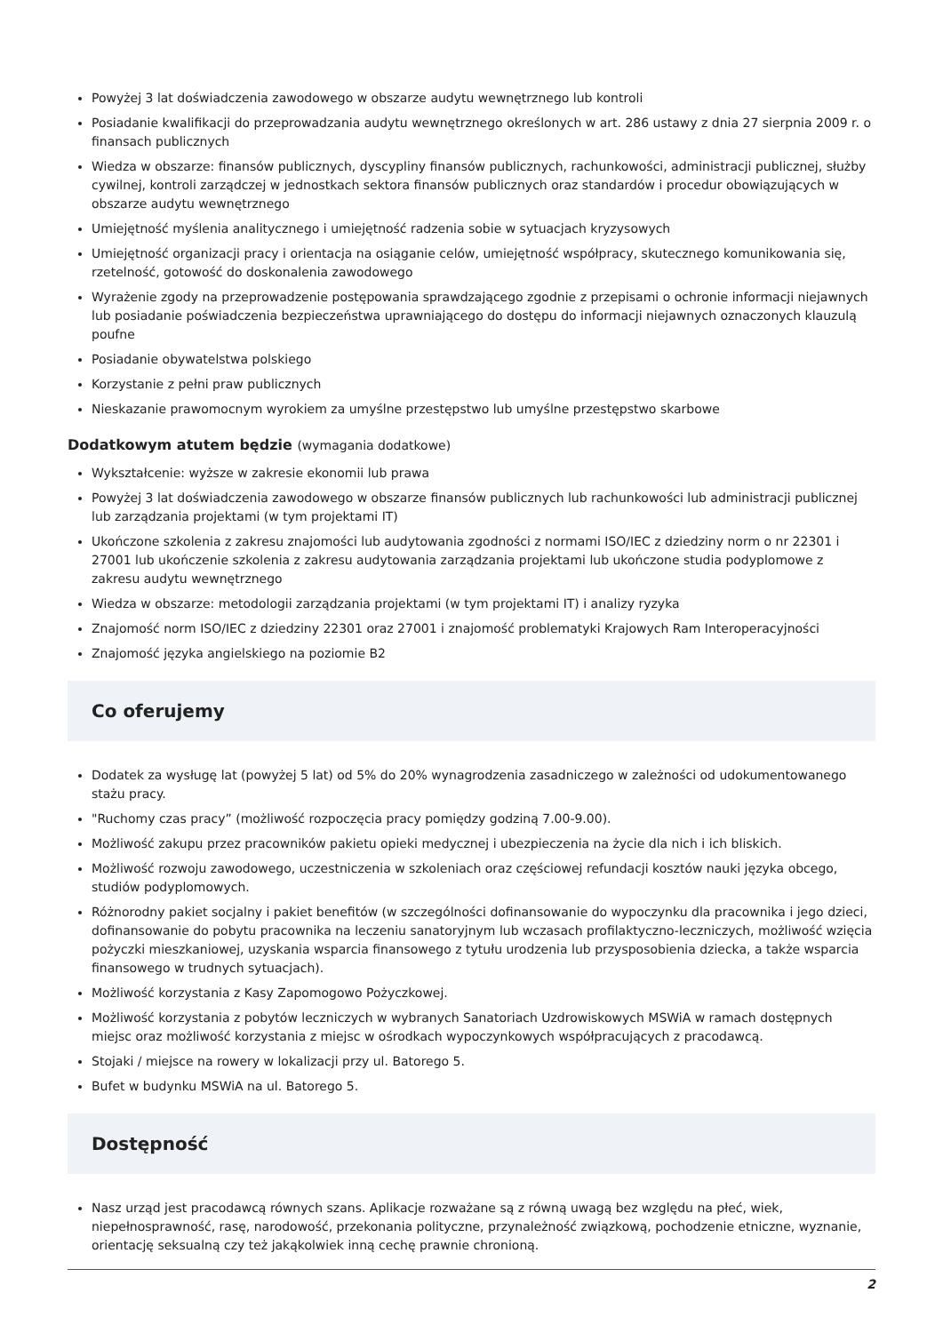Powyżej 3 lat doświadczenia zawodowego w obszarze audytu wewnętrznego lub kontroli
Posiadanie kwalifikacji do przeprowadzania audytu wewnętrznego określonych w art. 286 ustawy z dnia 27 sierpnia 2009 r. o finansach publicznych
Wiedza w obszarze: finansów publicznych, dyscypliny finansów publicznych, rachunkowości, administracji publicznej, służby cywilnej, kontroli zarządczej w jednostkach sektora finansów publicznych oraz standardów i procedur obowiązujących w obszarze audytu wewnętrznego
Umiejętność myślenia analitycznego i umiejętność radzenia sobie w sytuacjach kryzysowych
Umiejętność organizacji pracy i orientacja na osiąganie celów, umiejętność współpracy, skutecznego komunikowania się, rzetelność, gotowość do doskonalenia zawodowego
Wyrażenie zgody na przeprowadzenie postępowania sprawdzającego zgodnie z przepisami o ochronie informacji niejawnych lub posiadanie poświadczenia bezpieczeństwa uprawniającego do dostępu do informacji niejawnych oznaczonych klauzulą poufne
Posiadanie obywatelstwa polskiego
Korzystanie z pełni praw publicznych
Nieskazanie prawomocnym wyrokiem za umyślne przestępstwo lub umyślne przestępstwo skarbowe
Dodatkowym atutem będzie (wymagania dodatkowe)
Wykształcenie: wyższe w zakresie ekonomii lub prawa
Powyżej 3 lat doświadczenia zawodowego w obszarze finansów publicznych lub rachunkowości lub administracji publicznej lub zarządzania projektami (w tym projektami IT)
Ukończone szkolenia z zakresu znajomości lub audytowania zgodności z normami ISO/IEC z dziedziny norm o nr 22301 i 27001 lub ukończenie szkolenia z zakresu audytowania zarządzania projektami lub ukończone studia podyplomowe z zakresu audytu wewnętrznego
Wiedza w obszarze: metodologii zarządzania projektami (w tym projektami IT) i analizy ryzyka
Znajomość norm ISO/IEC z dziedziny 22301 oraz 27001 i znajomość problematyki Krajowych Ram Interoperacyjności
Znajomość języka angielskiego na poziomie B2
Co oferujemy
Dodatek za wysługę lat (powyżej 5 lat) od 5% do 20% wynagrodzenia zasadniczego w zależności od udokumentowanego stażu pracy.
"Ruchomy czas pracy” (możliwość rozpoczęcia pracy pomiędzy godziną 7.00-9.00).
Możliwość zakupu przez pracowników pakietu opieki medycznej i ubezpieczenia na życie dla nich i ich bliskich.
Możliwość rozwoju zawodowego, uczestniczenia w szkoleniach oraz częściowej refundacji kosztów nauki języka obcego, studiów podyplomowych.
Różnorodny pakiet socjalny i pakiet benefitów (w szczególności dofinansowanie do wypoczynku dla pracownika i jego dzieci, dofinansowanie do pobytu pracownika na leczeniu sanatoryjnym lub wczasach profilaktyczno-leczniczych, możliwość wzięcia pożyczki mieszkaniowej, uzyskania wsparcia finansowego z tytułu urodzenia lub przysposobienia dziecka, a także wsparcia finansowego w trudnych sytuacjach).
Możliwość korzystania z Kasy Zapomogowo Pożyczkowej.
Możliwość korzystania z pobytów leczniczych w wybranych Sanatoriach Uzdrowiskowych MSWiA w ramach dostępnych miejsc oraz możliwość korzystania z miejsc w ośrodkach wypoczynkowych współpracujących z pracodawcą.
Stojaki / miejsce na rowery w lokalizacji przy ul. Batorego 5.
Bufet w budynku MSWiA na ul. Batorego 5.
Dostępność
Nasz urząd jest pracodawcą równych szans. Aplikacje rozważane są z równą uwagą bez względu na płeć, wiek, niepełnosprawność, rasę, narodowość, przekonania polityczne, przynależność związkową, pochodzenie etniczne, wyznanie, orientację seksualną czy też jakąkolwiek inną cechę prawnie chronioną.
2